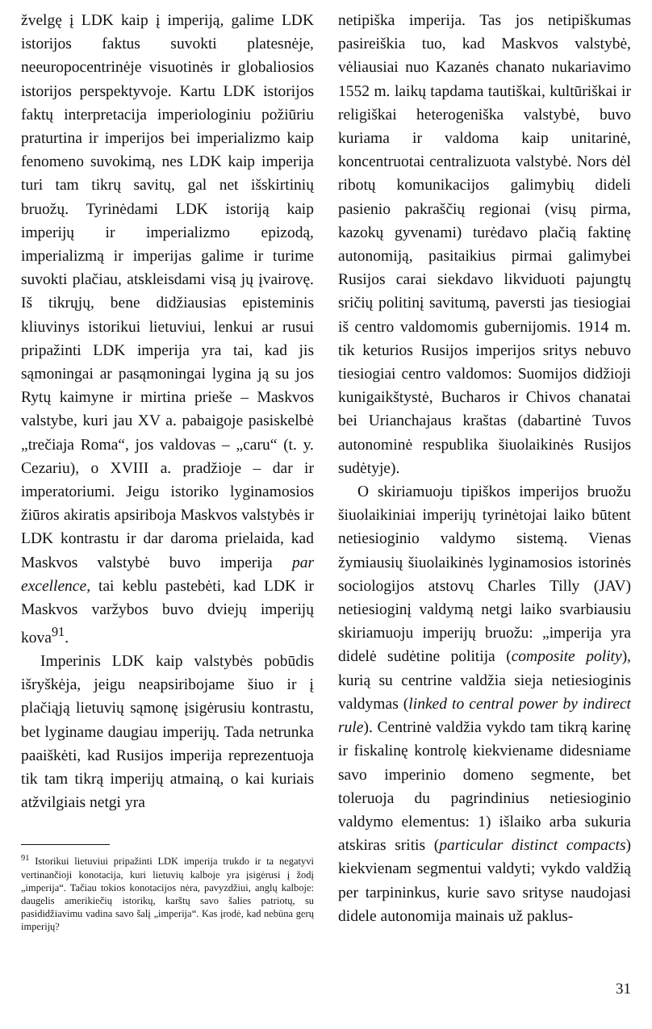žvelgę į LDK kaip į imperiją, galime LDK istorijos faktus suvokti platesnėje, neeuropocentrinėje visuotinės ir globaliosios istorijos perspektyvoje. Kartu LDK istorijos faktų interpretacija imperiologiniu požiūriu praturtina ir imperijos bei imperializmo kaip fenomeno suvokimą, nes LDK kaip imperija turi tam tikrų savitų, gal net išskirtinių bruožų. Tyrinėdami LDK istoriją kaip imperijų ir imperializmo epizodą, imperializmą ir imperijas galime ir turime suvokti plačiau, atskleisdami visą jų įvairovę. Iš tikrųjų, bene didžiausias episteminis kliuvinys istorikui lietuviui, lenkui ar rusui pripažinti LDK imperija yra tai, kad jis sąmoningai ar pasąmoningai lygina ją su jos Rytų kaimyne ir mirtina prieše – Maskvos valstybe, kuri jau XV a. pabaigoje pasiskelbė „trečiaja Roma“, jos valdovas – „caru“ (t. y. Cezariu), o XVIII a. pradžioje – dar ir imperatoriumi. Jeigu istoriko lyginamosios žiūros akiratis apsiriboja Maskvos valstybės ir LDK kontrastu ir dar daroma prielaida, kad Maskvos valstybė buvo imperija par excellence, tai keblu pastebėti, kad LDK ir Maskvos varžybos buvo dviejų imperijų kova<sup>91</sup>.
Imperinis LDK kaip valstybės pobūdis išryškėja, jeigu neapsiribojame šiuo ir į plačiąją lietuvių sąmonę įsigėrusiu kontrastu, bet lyginame daugiau imperijų. Tada netrunka paaiškėti, kad Rusijos imperija reprezentuoja tik tam tikrą imperijų atmainą, o kai kuriais atžvilgiais netgi yra
<sup>91</sup> Istorikui lietuviui pripažinti LDK imperija trukdo ir ta negatyvi vertinančioji konotacija, kuri lietuvių kalboje yra įsigėrusi į žodį „imperija“. Tačiau tokios konotacijos nėra, pavyzdžiui, anglų kalboje: daugelis amerikiečių istorikų, karštų savo šalies patriotų, su pasididžiavimu vadina savo šalį „imperija“. Kas įrodė, kad nebūna gerų imperijų?
netipiška imperija. Tas jos netipiškumas pasireiškia tuo, kad Maskvos valstybė, vėliausiai nuo Kazanės chanato nukariavimo 1552 m. laikų tapdama tautiškai, kultūriškai ir religiškai heterogeniška valstybė, buvo kuriama ir valdoma kaip unitarinė, koncentruotai centralizuota valstybė. Nors dėl ribotų komunikacijos galimybių dideli pasienio pakraščių regionai (visų pirma, kazokų gyvenami) turėdavo plačią faktinę autonomiją, pasitaikius pirmai galimybei Rusijos carai siekdavo likviduoti pajungtų sričių politinį savitumą, paversti jas tiesiogiai iš centro valdomomis gubernijomis. 1914 m. tik keturios Rusijos imperijos sritys nebuvo tiesiogiai centro valdomos: Suomijos didžioji kunigaikštystė, Bucharos ir Chivos chanatai bei Urianchajaus kraštas (dabartinė Tuvos autonominė respublika šiuolaikinės Rusijos sudėtyje).
O skiriamuoju tipiškos imperijos bruožu šiuolaikiniai imperijų tyrinėtojai laiko būtent netiesioginio valdymo sistemą. Vienas žymiausių šiuolaikinės lyginamosios istorinės sociologijos atstovų Charles Tilly (JAV) netiesioginį valdymą netgi laiko svarbiausiu skiriamuoju imperijų bruožu: „imperija yra didelė sudėtine politija (composite polity), kurią su centrine valdžia sieja netiesioginis valdymas (linked to central power by indirect rule). Centrinė valdžia vykdo tam tikrą karinę ir fiskalinę kontrolę kiekviename didesniame savo imperinio domeno segmente, bet toleruoja du pagrindinius netiesioginio valdymo elementus: 1) išlaiko arba sukuria atskiras sritis (particular distinct compacts) kiekvienam segmentui valdyti; vykdo valdžią per tarpininkus, kurie savo srityse naudojasi didele autonomija mainais už paklus-
31